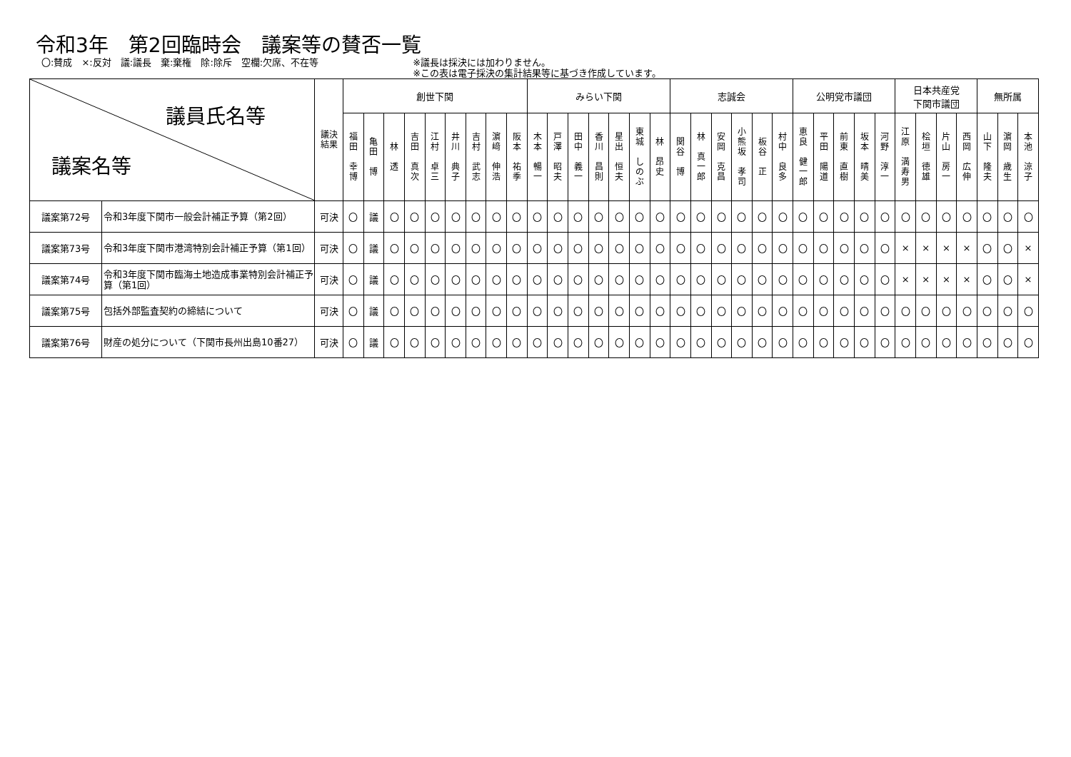令和3年　第2回臨時会　議案等の賛否一覧
〇:賛成　×:反対　議:議長　棄:棄権　除:除斥　空欄:欠席、不在等
※議長は採決には加わりません。
※この表は電子採決の集計結果等に基づき作成しています。
| 議員氏名等 議案名等 | | 議決 結果 | 創世下関 | | | | | | | | | みらい下関 | | | | | | | 志誠会 | | | | | | 公明党市議団 | | | | | 日本共産党 下関市議団 | | | | 無所属 | | |
| --- | --- | --- | --- | --- | --- | --- | --- | --- | --- | --- | --- | --- | --- | --- | --- | --- | --- | --- | --- | --- | --- | --- | --- | --- | --- | --- | --- | --- | --- | --- | --- | --- | --- | --- | --- | --- |
| | | | 福 田 幸 博 | 亀 田 博 | 林 透 | 吉 田 真 次 | 江 村 卓 三 | 井 川 典 子 | 吉 村 武 志 | 濵 﨑 伸 浩 | 阪 本 祐 季 | 木 本 暢 一 | 戸 澤 昭 夫 | 田 中 義 一 | 香 川 昌 則 | 星 出 恒 夫 | 東 城 し の ぶ | 林 昂 史 | 関 谷 博 | 林 真 一 郎 | 安 岡 克 昌 | 小 熊 坂 孝 司 | 板 谷 正 | 村 中 良 多 | 恵 良 健 一 郎 | 平 田 陽 道 | 前 東 直 樹 | 坂 本 晴 美 | 河 野 淳 一 | 江 原 満 寿 男 | 桧 垣 徳 雄 | 片 山 房 一 | 西 岡 広 伸 | 山 下 隆 夫 | 濵 岡 歳 生 | 本 池 涼 子 |
| 議案第72号 | 令和3年度下関市一般会計補正予算（第2回） | 可決 | 〇 | 議 | 〇 | 〇 | 〇 | 〇 | 〇 | 〇 | 〇 | 〇 | 〇 | 〇 | 〇 | 〇 | 〇 | 〇 | 〇 | 〇 | 〇 | 〇 | 〇 | 〇 | 〇 | 〇 | 〇 | 〇 | 〇 | 〇 | 〇 | 〇 | 〇 | 〇 | 〇 | 〇 |
| 議案第73号 | 令和3年度下関市港湾特別会計補正予算（第1回） | 可決 | 〇 | 議 | 〇 | 〇 | 〇 | 〇 | 〇 | 〇 | 〇 | 〇 | 〇 | 〇 | 〇 | 〇 | 〇 | 〇 | 〇 | 〇 | 〇 | 〇 | 〇 | 〇 | 〇 | 〇 | 〇 | 〇 | 〇 | × | × | × | × | 〇 | 〇 | × |
| 議案第74号 | 令和3年度下関市臨海土地造成事業特別会計補正予算（第1回） | 可決 | 〇 | 議 | 〇 | 〇 | 〇 | 〇 | 〇 | 〇 | 〇 | 〇 | 〇 | 〇 | 〇 | 〇 | 〇 | 〇 | 〇 | 〇 | 〇 | 〇 | 〇 | 〇 | 〇 | 〇 | 〇 | 〇 | 〇 | × | × | × | × | 〇 | 〇 | × |
| 議案第75号 | 包括外部監査契約の締結について | 可決 | 〇 | 議 | 〇 | 〇 | 〇 | 〇 | 〇 | 〇 | 〇 | 〇 | 〇 | 〇 | 〇 | 〇 | 〇 | 〇 | 〇 | 〇 | 〇 | 〇 | 〇 | 〇 | 〇 | 〇 | 〇 | 〇 | 〇 | 〇 | 〇 | 〇 | 〇 | 〇 | 〇 | 〇 |
| 議案第76号 | 財産の処分について（下関市長州出島10番27） | 可決 | 〇 | 議 | 〇 | 〇 | 〇 | 〇 | 〇 | 〇 | 〇 | 〇 | 〇 | 〇 | 〇 | 〇 | 〇 | 〇 | 〇 | 〇 | 〇 | 〇 | 〇 | 〇 | 〇 | 〇 | 〇 | 〇 | 〇 | 〇 | 〇 | 〇 | 〇 | 〇 | 〇 | 〇 |